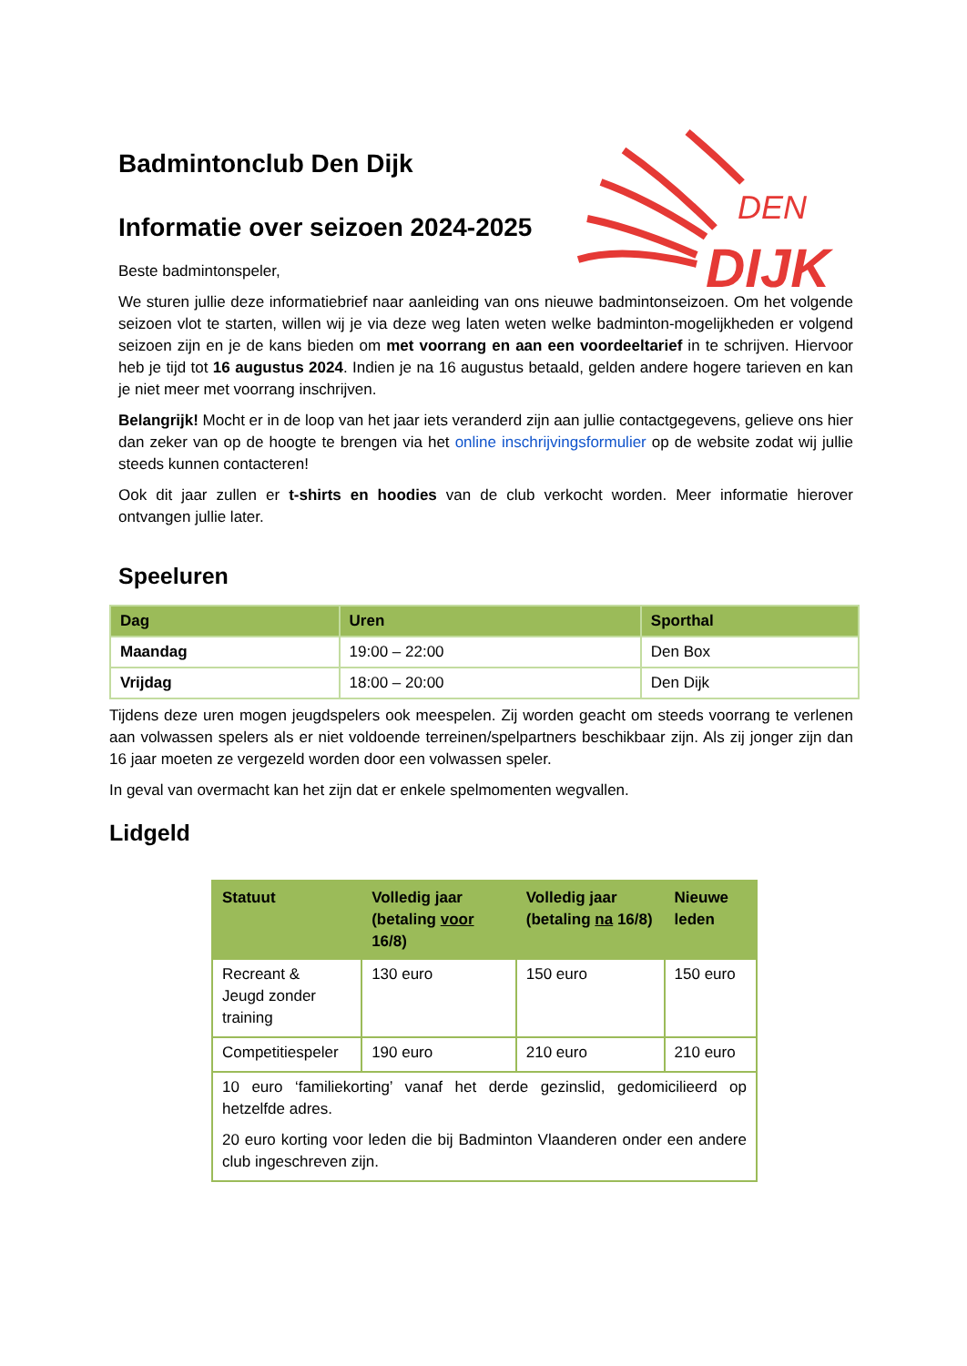DEN
DIJK
Badmintonclub Den Dijk
Informatie over seizoen 2024-2025
Beste badmintonspeler,
We sturen jullie deze informatiebrief naar aanleiding van ons nieuwe badmintonseizoen. Om het volgende seizoen vlot te starten, willen wij je via deze weg laten weten welke badminton-mogelijkheden er volgend seizoen zijn en je de kans bieden om met voorrang en aan een voordeeltarief in te schrijven. Hiervoor heb je tijd tot 16 augustus 2024. Indien je na 16 augustus betaald, gelden andere hogere tarieven en kan je niet meer met voorrang inschrijven.
Belangrijk! Mocht er in de loop van het jaar iets veranderd zijn aan jullie contactgegevens, gelieve ons hier dan zeker van op de hoogte te brengen via het online inschrijvingsformulier op de website zodat wij jullie steeds kunnen contacteren!
Ook dit jaar zullen er t-shirts en hoodies van de club verkocht worden. Meer informatie hierover ontvangen jullie later.
Speeluren
| Dag | Uren | Sporthal |
| --- | --- | --- |
| Maandag | 19:00 – 22:00 | Den Box |
| Vrijdag | 18:00 – 20:00 | Den Dijk |
Tijdens deze uren mogen jeugdspelers ook meespelen. Zij worden geacht om steeds voorrang te verlenen aan volwassen spelers als er niet voldoende terreinen/spelpartners beschikbaar zijn. Als zij jonger zijn dan 16 jaar moeten ze vergezeld worden door een volwassen speler.
In geval van overmacht kan het zijn dat er enkele spelmomenten wegvallen.
Lidgeld
| Statuut | Volledig jaar (betaling voor 16/8) | Volledig jaar (betaling na 16/8) | Nieuwe leden |
| --- | --- | --- | --- |
| Recreant & Jeugd zonder training | 130 euro | 150 euro | 150 euro |
| Competitiespeler | 190 euro | 210 euro | 210 euro |
| 10 euro ‘familiekorting’ vanaf het derde gezinslid, gedomicilieerd op hetzelfde adres. 20 euro korting voor leden die bij Badminton Vlaanderen onder een andere club ingeschreven zijn. | | | |